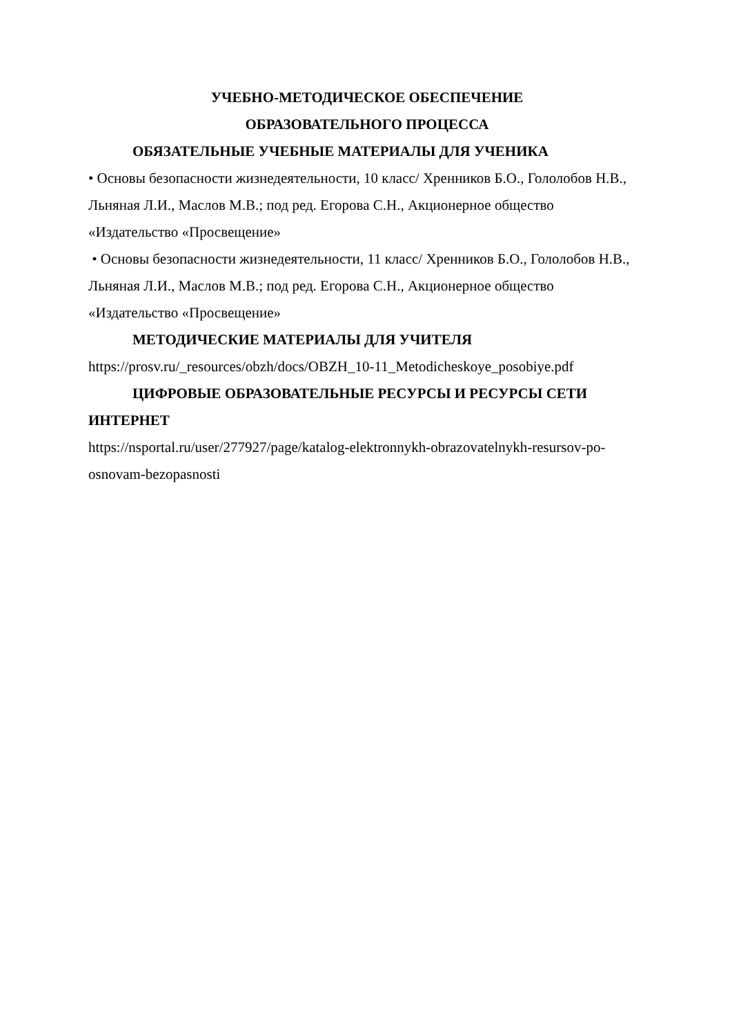УЧЕБНО-МЕТОДИЧЕСКОЕ ОБЕСПЕЧЕНИЕ
ОБРАЗОВАТЕЛЬНОГО ПРОЦЕССА
ОБЯЗАТЕЛЬНЫЕ УЧЕБНЫЕ МАТЕРИАЛЫ ДЛЯ УЧЕНИКА
• Основы безопасности жизнедеятельности, 10 класс/ Хренников Б.О., Гололобов Н.В., Льняная Л.И., Маслов М.В.; под ред. Егорова С.Н., Акционерное общество «Издательство «Просвещение»
• Основы безопасности жизнедеятельности, 11 класс/ Хренников Б.О., Гололобов Н.В., Льняная Л.И., Маслов М.В.; под ред. Егорова С.Н., Акционерное общество «Издательство «Просвещение»
МЕТОДИЧЕСКИЕ МАТЕРИАЛЫ ДЛЯ УЧИТЕЛЯ
https://prosv.ru/_resources/obzh/docs/OBZH_10-11_Metodicheskoye_posobiye.pdf
ЦИФРОВЫЕ ОБРАЗОВАТЕЛЬНЫЕ РЕСУРСЫ И РЕСУРСЫ СЕТИ ИНТЕРНЕТ
https://nsportal.ru/user/277927/page/katalog-elektronnykh-obrazovatelnykh-resursov-po-osnovam-bezopasnosti